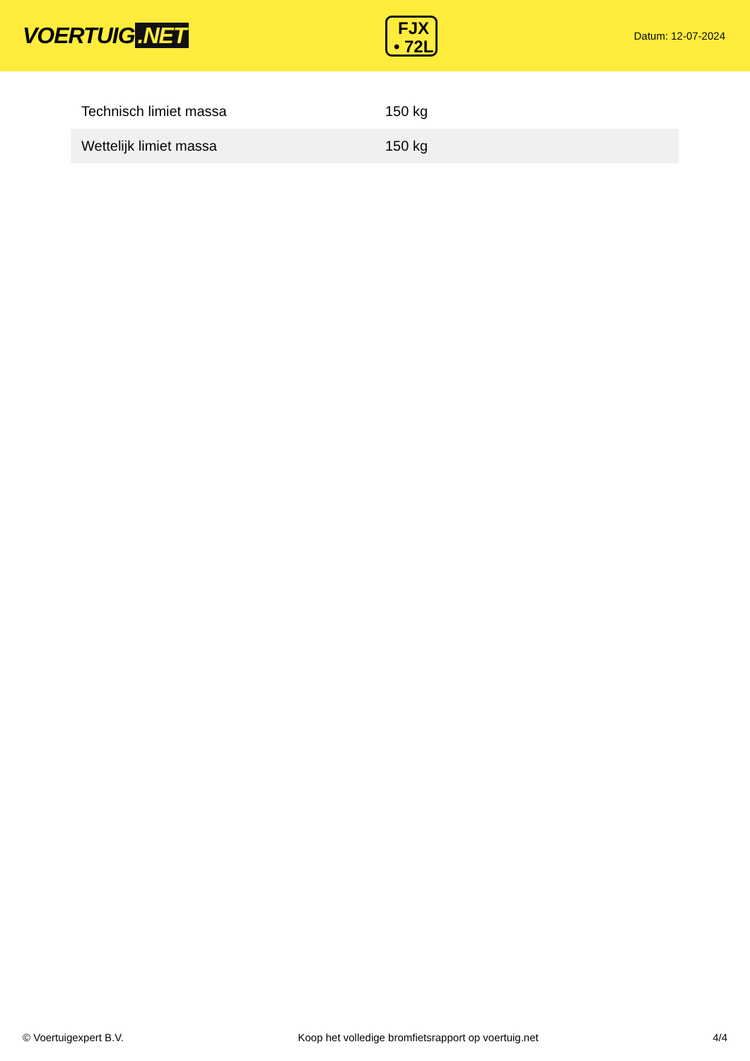VOERTUIG.NET
FJX
• 72L
Datum: 12-07-2024
| Technisch limiet massa | 150 kg |
| Wettelijk limiet massa | 150 kg |
© Voertuigexpert B.V. Koop het volledige bromfietsrapport op voertuig.net 4/4